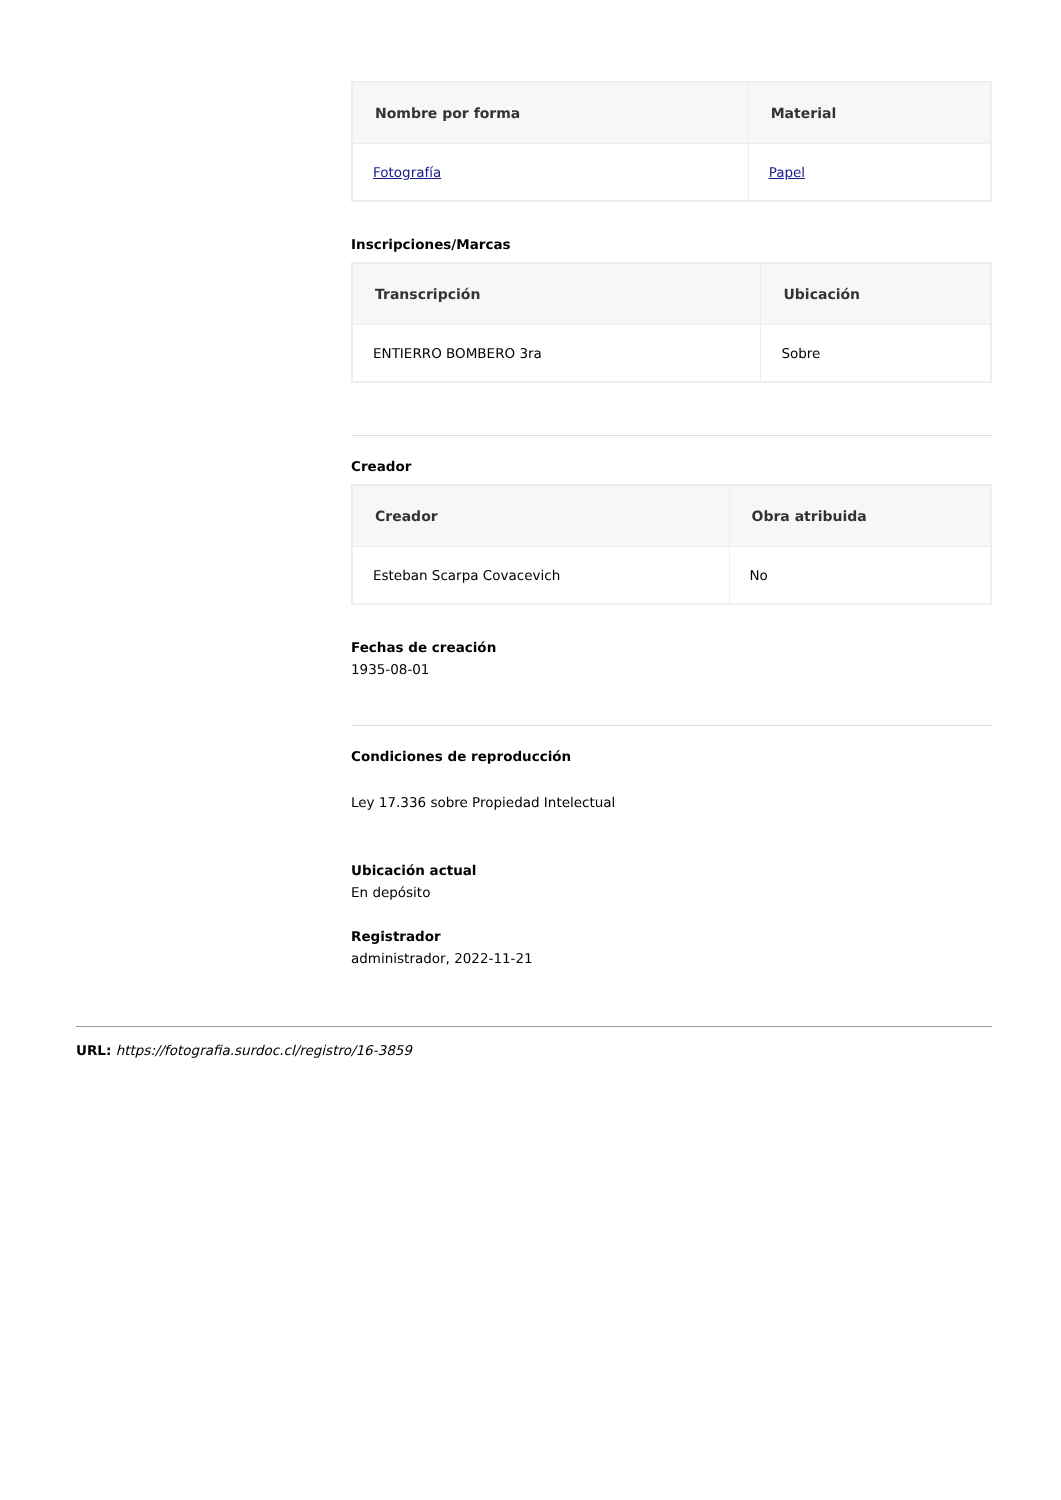| Nombre por forma | Material |
| --- | --- |
| Fotografía | Papel |
Inscripciones/Marcas
| Transcripción | Ubicación |
| --- | --- |
| ENTIERRO BOMBERO 3ra | Sobre |
Creador
| Creador | Obra atribuida |
| --- | --- |
| Esteban Scarpa Covacevich | No |
Fechas de creación
1935-08-01
Condiciones de reproducción
Ley 17.336 sobre Propiedad Intelectual
Ubicación actual
En depósito
Registrador
administrador, 2022-11-21
URL: https://fotografia.surdoc.cl/registro/16-3859